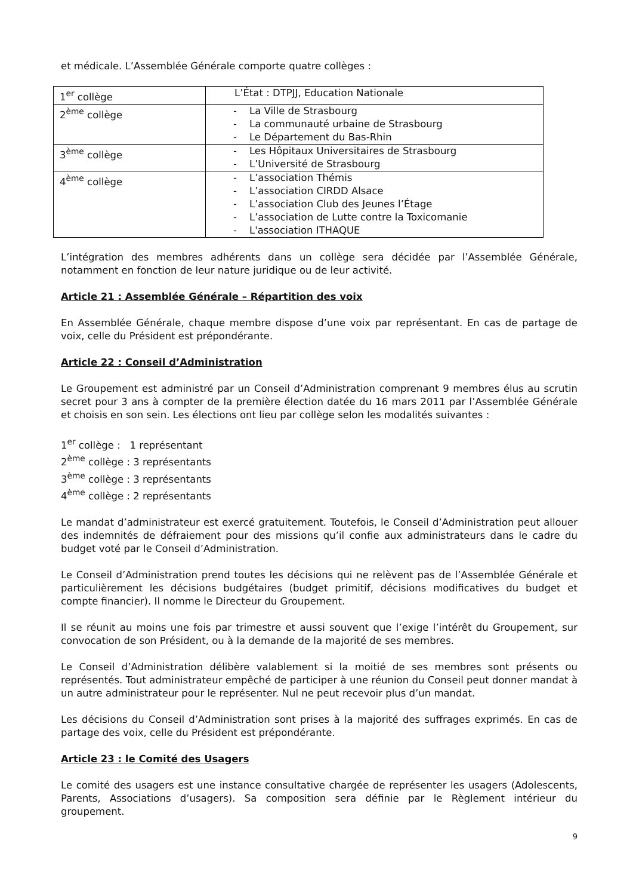et médicale. L’Assemblée Générale comporte quatre collèges :
| 1<sup>er</sup> collège | L’État : DTPJJ, Education Nationale |
| 2<sup>ème</sup> collège | - La Ville de Strasbourg - La communauté urbaine de Strasbourg - Le Département du Bas-Rhin |
| 3<sup>ème</sup> collège | - Les Hôpitaux Universitaires de Strasbourg - L’Université de Strasbourg |
| 4<sup>ème</sup> collège | - L’association Thémis - L’association CIRDD Alsace - L’association Club des Jeunes l’Étage - L’association de Lutte contre la Toxicomanie - L'association ITHAQUE |
L’intégration des membres adhérents dans un collège sera décidée par l’Assemblée Générale, notamment en fonction de leur nature juridique ou de leur activité.
Article 21 : Assemblée Générale – Répartition des voix
En Assemblée Générale, chaque membre dispose d’une voix par représentant. En cas de partage de voix, celle du Président est prépondérante.
Article 22 : Conseil d’Administration
Le Groupement est administré par un Conseil d’Administration comprenant 9 membres élus au scrutin secret pour 3 ans à compter de la première élection datée du 16 mars 2011 par l’Assemblée Générale et choisis en son sein. Les élections ont lieu par collège selon les modalités suivantes :
1<sup>er</sup> collège : 1 représentant
2<sup>ème</sup> collège : 3 représentants
3<sup>ème</sup> collège : 3 représentants
4<sup>ème</sup> collège : 2 représentants
Le mandat d’administrateur est exercé gratuitement. Toutefois, le Conseil d’Administration peut allouer des indemnités de défraiement pour des missions qu’il confie aux administrateurs dans le cadre du budget voté par le Conseil d’Administration.
Le Conseil d’Administration prend toutes les décisions qui ne relèvent pas de l’Assemblée Générale et particulièrement les décisions budgétaires (budget primitif, décisions modificatives du budget et compte financier). Il nomme le Directeur du Groupement.
Il se réunit au moins une fois par trimestre et aussi souvent que l’exige l’intérêt du Groupement, sur convocation de son Président, ou à la demande de la majorité de ses membres.
Le Conseil d’Administration délibère valablement si la moitié de ses membres sont présents ou représentés. Tout administrateur empêché de participer à une réunion du Conseil peut donner mandat à un autre administrateur pour le représenter. Nul ne peut recevoir plus d’un mandat.
Les décisions du Conseil d’Administration sont prises à la majorité des suffrages exprimés. En cas de partage des voix, celle du Président est prépondérante.
Article 23 : le Comité des Usagers
Le comité des usagers est une instance consultative chargée de représenter les usagers (Adolescents, Parents, Associations d’usagers). Sa composition sera définie par le Règlement intérieur du groupement.
9